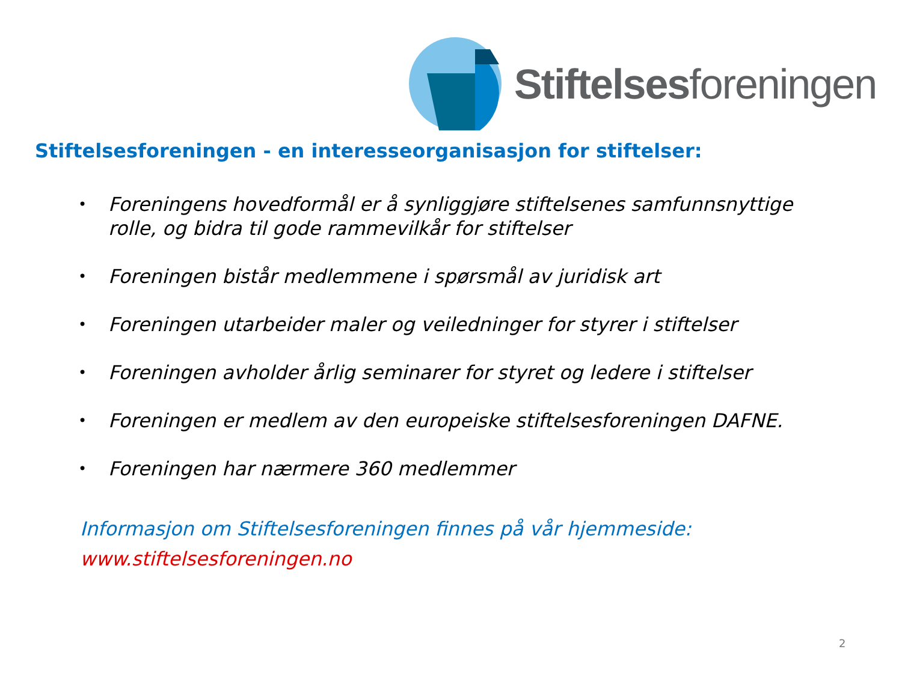Stiftelsesforeningen
Stiftelsesforeningen - en interesseorganisasjon for stiftelser:
• Foreningens hovedformål er å synliggjøre stiftelsenes samfunnsnyttige rolle, og bidra til gode rammevilkår for stiftelser
• Foreningen bistår medlemmene i spørsmål av juridisk art
• Foreningen utarbeider maler og veiledninger for styrer i stiftelser
• Foreningen avholder årlig seminarer for styret og ledere i stiftelser
• Foreningen er medlem av den europeiske stiftelsesforeningen DAFNE.
• Foreningen har nærmere 360 medlemmer
Informasjon om Stiftelsesforeningen finnes på vår hjemmeside:
www.stiftelsesforeningen.no
2